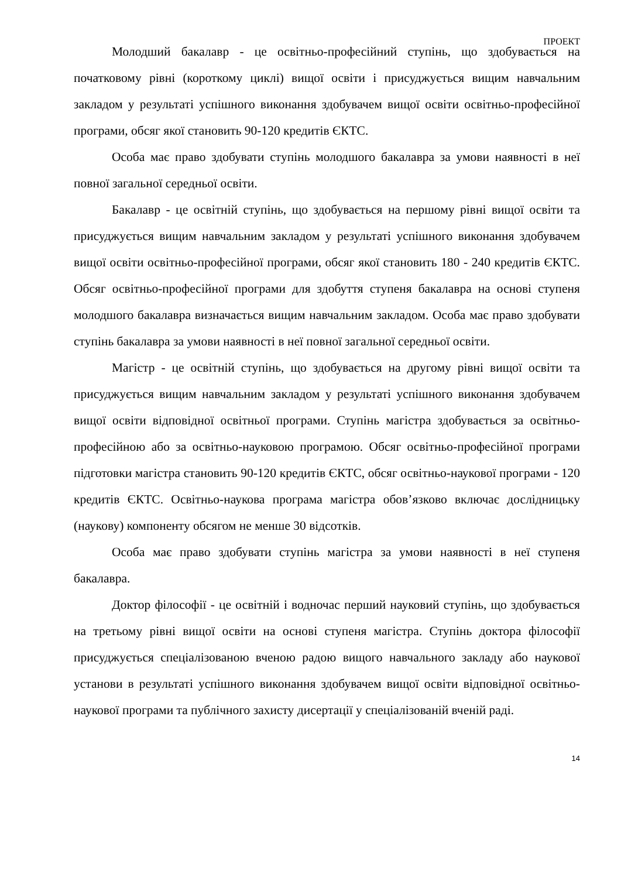ПРОЕКТ
Молодший бакалавр - це освітньо-професійний ступінь, що здобувається на початковому рівні (короткому циклі) вищої освіти і присуджується вищим навчальним закладом у результаті успішного виконання здобувачем вищої освіти освітньо-професійної програми, обсяг якої становить 90-120 кредитів ЄКТС.
Особа має право здобувати ступінь молодшого бакалавра за умови наявності в неї повної загальної середньої освіти.
Бакалавр - це освітній ступінь, що здобувається на першому рівні вищої освіти та присуджується вищим навчальним закладом у результаті успішного виконання здобувачем вищої освіти освітньо-професійної програми, обсяг якої становить 180 - 240 кредитів ЄКТС. Обсяг освітньо-професійної програми для здобуття ступеня бакалавра на основі ступеня молодшого бакалавра визначається вищим навчальним закладом. Особа має право здобувати ступінь бакалавра за умови наявності в неї повної загальної середньої освіти.
Магістр - це освітній ступінь, що здобувається на другому рівні вищої освіти та присуджується вищим навчальним закладом у результаті успішного виконання здобувачем вищої освіти відповідної освітньої програми. Ступінь магістра здобувається за освітньо-професійною або за освітньо-науковою програмою. Обсяг освітньо-професійної програми підготовки магістра становить 90-120 кредитів ЄКТС, обсяг освітньо-наукової програми - 120 кредитів ЄКТС. Освітньо-наукова програма магістра обов’язково включає дослідницьку (наукову) компоненту обсягом не менше 30 відсотків.
Особа має право здобувати ступінь магістра за умови наявності в неї ступеня бакалавра.
Доктор філософії - це освітній і водночас перший науковий ступінь, що здобувається на третьому рівні вищої освіти на основі ступеня магістра. Ступінь доктора філософії присуджується спеціалізованою вченою радою вищого навчального закладу або наукової установи в результаті успішного виконання здобувачем вищої освіти відповідної освітньо-наукової програми та публічного захисту дисертації у спеціалізованій вченій раді.
14